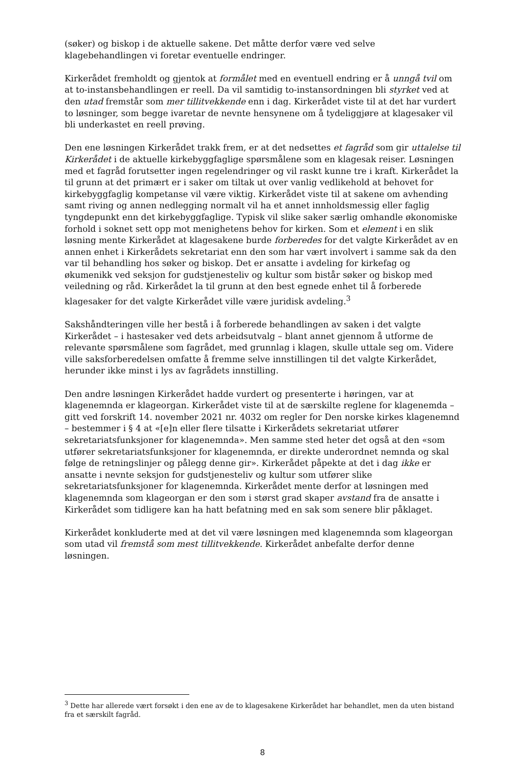(søker) og biskop i de aktuelle sakene. Det måtte derfor være ved selve klagebehandlingen vi foretar eventuelle endringer.
Kirkerådet fremholdt og gjentok at formålet med en eventuell endring er å unngå tvil om at to-instansbehandlingen er reell. Da vil samtidig to-instansordningen bli styrket ved at den utad fremstår som mer tillitvekkende enn i dag. Kirkerådet viste til at det har vurdert to løsninger, som begge ivaretar de nevnte hensynene om å tydeliggjøre at klagesaker vil bli underkastet en reell prøving.
Den ene løsningen Kirkerådet trakk frem, er at det nedsettes et fagråd som gir uttalelse til Kirkerådet i de aktuelle kirkebyggfaglige spørsmålene som en klagesak reiser. Løsningen med et fagråd forutsetter ingen regelendringer og vil raskt kunne tre i kraft. Kirkerådet la til grunn at det primært er i saker om tiltak ut over vanlig vedlikehold at behovet for kirkebyggfaglig kompetanse vil være viktig. Kirkerådet viste til at sakene om avhending samt riving og annen nedlegging normalt vil ha et annet innholdsmessig eller faglig tyngdepunkt enn det kirkebyggfaglige. Typisk vil slike saker særlig omhandle økonomiske forhold i soknet sett opp mot menighetens behov for kirken. Som et element i en slik løsning mente Kirkerådet at klagesakene burde forberedes for det valgte Kirkerådet av en annen enhet i Kirkerådets sekretariat enn den som har vært involvert i samme sak da den var til behandling hos søker og biskop. Det er ansatte i avdeling for kirkefag og økumenikk ved seksjon for gudstjenesteliv og kultur som bistår søker og biskop med veiledning og råd. Kirkerådet la til grunn at den best egnede enhet til å forberede klagesaker for det valgte Kirkerådet ville være juridisk avdeling.<sup>3</sup>
Sakshåndteringen ville her bestå i å forberede behandlingen av saken i det valgte Kirkerådet – i hastesaker ved dets arbeidsutvalg – blant annet gjennom å utforme de relevante spørsmålene som fagrådet, med grunnlag i klagen, skulle uttale seg om. Videre ville saksforberedelsen omfatte å fremme selve innstillingen til det valgte Kirkerådet, herunder ikke minst i lys av fagrådets innstilling.
Den andre løsningen Kirkerådet hadde vurdert og presenterte i høringen, var at klagenemnda er klageorgan. Kirkerådet viste til at de særskilte reglene for klagenemda – gitt ved forskrift 14. november 2021 nr. 4032 om regler for Den norske kirkes klagenemnd – bestemmer i § 4 at «[e]n eller flere tilsatte i Kirkerådets sekretariat utfører sekretariatsfunksjoner for klagenemnda». Men samme sted heter det også at den «som utfører sekretariatsfunksjoner for klagenemnda, er direkte underordnet nemnda og skal følge de retningslinjer og pålegg denne gir». Kirkerådet påpekte at det i dag ikke er ansatte i nevnte seksjon for gudstjenesteliv og kultur som utfører slike sekretariatsfunksjoner for klagenemnda. Kirkerådet mente derfor at løsningen med klagenemnda som klageorgan er den som i størst grad skaper avstand fra de ansatte i Kirkerådet som tidligere kan ha hatt befatning med en sak som senere blir påklaget.
Kirkerådet konkluderte med at det vil være løsningen med klagenemnda som klageorgan som utad vil fremstå som mest tillitvekkende. Kirkerådet anbefalte derfor denne løsningen.
<sup>3</sup> Dette har allerede vært forsøkt i den ene av de to klagesakene Kirkerådet har behandlet, men da uten bistand fra et særskilt fagråd.
8